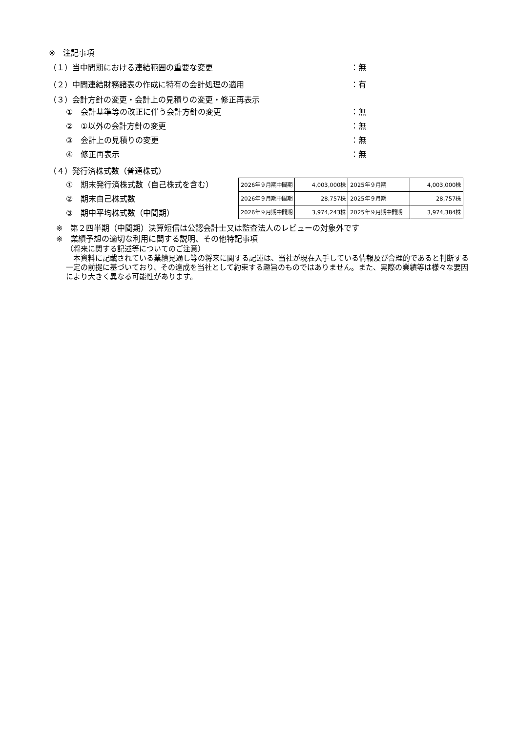※　注記事項
（１）当中間期における連結範囲の重要な変更 ：無
（２）中間連結財務諸表の作成に特有の会計処理の適用 ：有
（３）会計方針の変更・会計上の見積りの変更・修正再表示
①　会計基準等の改正に伴う会計方針の変更 ：無
②　①以外の会計方針の変更 ：無
③　会計上の見積りの変更 ：無
④　修正再表示 ：無
（４）発行済株式数（普通株式）
①　期末発行済株式数（自己株式を含む）
②　期末自己株式数
③　期中平均株式数（中間期）
| 2026年９月期中間期 | 4,003,000株 | 2025年９月期 | 4,003,000株 |
| 2026年９月期中間期 | 28,757株 | 2025年９月期 | 28,757株 |
| 2026年９月期中間期 | 3,974,243株 | 2025年９月期中間期 | 3,974,384株 |
※　第２四半期（中間期）決算短信は公認会計士又は監査法人のレビューの対象外です
※　業績予想の適切な利用に関する説明、その他特記事項
（将来に関する記述等についてのご注意）
　本資料に記載されている業績見通し等の将来に関する記述は、当社が現在入手している情報及び合理的であると判断する一定の前提に基づいており、その達成を当社として約束する趣旨のものではありません。また、実際の業績等は様々な要因により大きく異なる可能性があります。